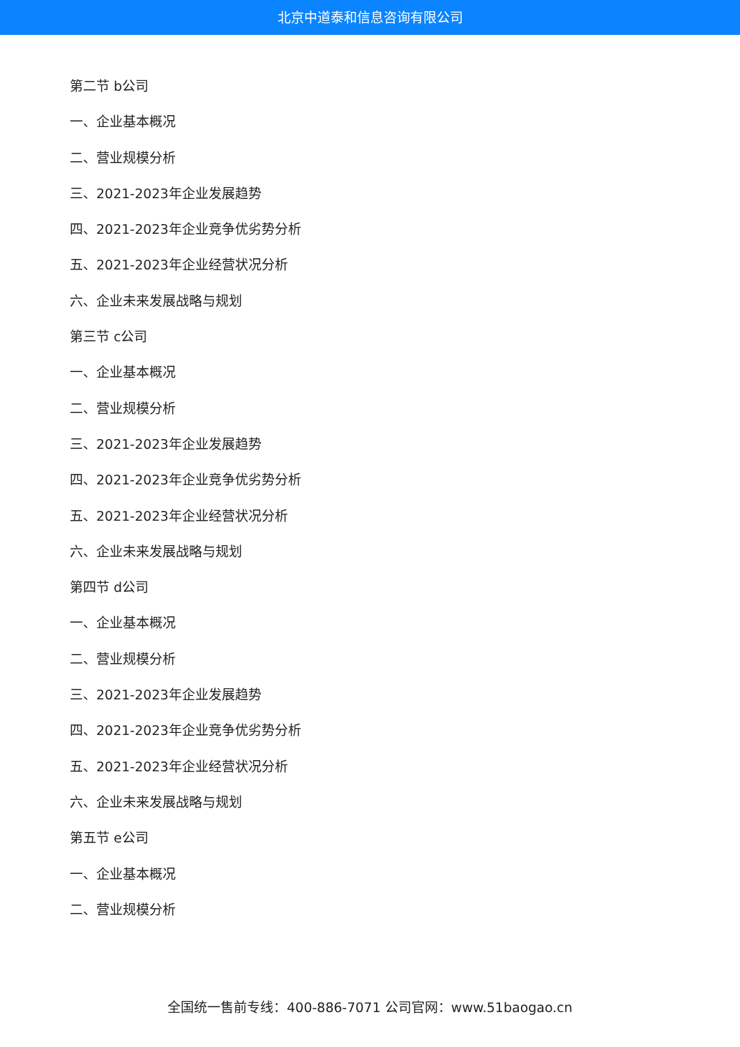北京中道泰和信息咨询有限公司
第二节 b公司
一、企业基本概况
二、营业规模分析
三、2021-2023年企业发展趋势
四、2021-2023年企业竞争优劣势分析
五、2021-2023年企业经营状况分析
六、企业未来发展战略与规划
第三节 c公司
一、企业基本概况
二、营业规模分析
三、2021-2023年企业发展趋势
四、2021-2023年企业竞争优劣势分析
五、2021-2023年企业经营状况分析
六、企业未来发展战略与规划
第四节 d公司
一、企业基本概况
二、营业规模分析
三、2021-2023年企业发展趋势
四、2021-2023年企业竞争优劣势分析
五、2021-2023年企业经营状况分析
六、企业未来发展战略与规划
第五节 e公司
一、企业基本概况
二、营业规模分析
全国统一售前专线：400-886-7071 公司官网：www.51baogao.cn